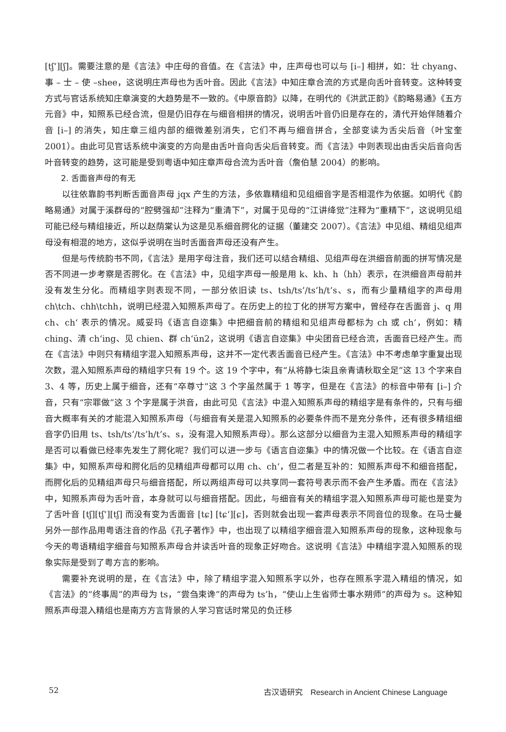[tʃ‘][ʃ]。需要注意的是《言法》中庄母的音值。在《言法》中，庄声母也可以与 [i–] 相拼，如：壮 chyang、事 – 士 – 使 –shee，这说明庄声母也为舌叶音。因此《言法》中知庄章合流的方式是向舌叶音转变。这种转变方式与官话系统知庄章演变的大趋势是不一致的。《中原音韵》以降，在明代的《洪武正韵》《韵略易通》《五方元音》中，知照系已经合流，但是仍旧存在与细音相拼的情况，说明舌叶音仍旧是存在的，清代开始伴随着介音 [i–] 的消失，知庄章三组内部的细微差别消失，它们不再与细音拼合，全部变读为舌尖后音（叶宝奎 2001）。由此可见官话系统中演变的方向是由舌叶音向舌尖后音转变。而《言法》中则表现出由舌尖后音向舌叶音转变的趋势，这可能是受到粤语中知庄章声母合流为舌叶音（詹伯慧 2004）的影响。
2. 舌面音声母的有无
以往依靠韵书判断舌面音声母 jqx 产生的方法，多依靠精组和见组细音字是否相混作为依据。如明代《韵略易通》对属于溪群母的“腔劈强却”注释为“重清下”，对属于见母的“江讲绛觉”注释为“重精下”，这说明见组可能已经与精组接近，所以赵荫棠认为这是见系细音腭化的证据（董建交 2007）。《言法》中见组、精组见组声母没有相混的地方，这似乎说明在当时舌面音声母还没有产生。
但是与传统韵书不同，《言法》是用字母注音，我们还可以结合精组、见组声母在洪细音前面的拼写情况是否不同进一步考察是否腭化。在《言法》中，见组字声母一般是用 k、kh、h（hh）表示，在洪细音声母前并没有发生分化。而精组字则表现不同，一部分依旧读 ts、tsh/ts’/ts’h/t’s、s，而有少量精组字的声母用 ch\tch、chh\tchh，说明已经混入知照系声母了。在历史上的拉丁化的拼写方案中，曾经存在舌面音 j、q 用 ch、ch‘ 表示的情况。威妥玛《语言自迩集》中把细音前的精组和见组声母都标为 ch 或 ch‘，例如：精 ching、清 ch‘ing、见 chien、群 ch‘ün2，这说明《语言自迩集》中尖团音已经合流，舌面音已经产生。而在《言法》中则只有精组字混入知照系声母，这并不一定代表舌面音已经产生。《言法》中不考虑单字重复出现次数，混入知照系声母的精组字只有 19 个。这 19 个字中，有“从将静七柒且亲青请秋取全足”这 13 个字来自 3、4 等，历史上属于细音，还有“卒尊寸”这 3 个字虽然属于 1 等字，但是在《言法》的标音中带有 [i–] 介音，只有“宗罪做”这 3 个字是属于洪音，由此可见《言法》中混入知照系声母的精组字是有条件的，只有与细音大概率有关的才能混入知照系声母（与细音有关是混入知照系的必要条件而不是充分条件，还有很多精组细音字仍旧用 ts、tsh/ts’/ts’h/t’s、s，没有混入知照系声母）。那么这部分以细音为主混入知照系声母的精组字是否可以看做已经率先发生了腭化呢？我们可以进一步与《语言自迩集》中的情况做一个比较。在《语言自迩集》中，知照系声母和腭化后的见精组声母都可以用 ch、ch‘，但二者是互补的：知照系声母不和细音搭配，而腭化后的见精组声母只与细音搭配，所以两组声母可以共享同一套符号表示而不会产生矛盾。而在《言法》中，知照系声母为舌叶音，本身就可以与细音搭配。因此，与细音有关的精组字混入知照系声母可能也是变为了舌叶音 [tʃ][tʃ‘][tʃ] 而没有变为舌面音 [tɕ] [tɕ‘][ɕ]，否则就会出现一套声母表示不同音位的现象。在马士曼另外一部作品用粤语注音的作品《孔子著作》中，也出现了以精组字细音混入知照系声母的现象，这种现象与今天的粤语精组字细音与知照系声母合并读舌叶音的现象正好吻合。这说明《言法》中精组字混入知照系的现象实际是受到了粤方言的影响。
需要补充说明的是，在《言法》中，除了精组字混入知照系字以外，也存在照系字混入精组的情况，如《言法》的“终事周”的声母为 ts，“尝刍束谗”的声母为 ts’h，“使山上生省师士事水朔师”的声母为 s。这种知照系声母混入精组也是南方方言背景的人学习官话时常见的负迁移
52 古汉语研究　Research in Ancient Chinese Language